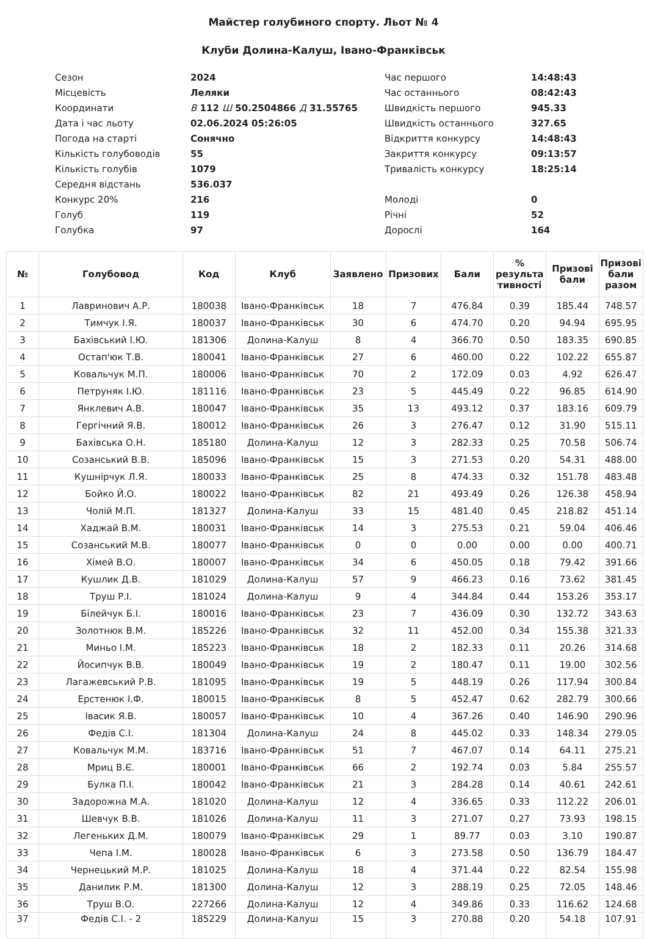Майстер голубиного спорту. Льот № 4
Клуби Долина-Калуш, Івано-Франківськ
| Сезон | 2024 | Час першого | 14:48:43 |
| Місцевість | Леляки | Час останнього | 08:42:43 |
| Координати | В 112 Ш 50.2504866 Д 31.55765 | Швидкість першого | 945.33 |
| Дата і час льоту | 02.06.2024 05:26:05 | Швидкість останнього | 327.65 |
| Погода на старті | Сонячно | Відкриття конкурсу | 14:48:43 |
| Кількість голубоводів | 55 | Закриття конкурсу | 09:13:57 |
| Кількість голубів | 1079 | Тривалість конкурсу | 18:25:14 |
| Середня відстань | 536.037 | | |
| Конкурс 20% | 216 | Молоді | 0 |
| Голуб | 119 | Річні | 52 |
| Голубка | 97 | Дорослі | 164 |
| № | Голубовод | Код | Клуб | Заявлено | Призових | Бали | % результа тивності | Призові бали | Призові бали разом |
| --- | --- | --- | --- | --- | --- | --- | --- | --- | --- |
| 1 | Лавринович А.Р. | 180038 | Івано-Франківськ | 18 | 7 | 476.84 | 0.39 | 185.44 | 748.57 |
| 2 | Тимчук І.Я. | 180037 | Івано-Франківськ | 30 | 6 | 474.70 | 0.20 | 94.94 | 695.95 |
| 3 | Бахівський І.Ю. | 181306 | Долина-Калуш | 8 | 4 | 366.70 | 0.50 | 183.35 | 690.85 |
| 4 | Остап'юк Т.В. | 180041 | Івано-Франківськ | 27 | 6 | 460.00 | 0.22 | 102.22 | 655.87 |
| 5 | Ковальчук М.П. | 180006 | Івано-Франківськ | 70 | 2 | 172.09 | 0.03 | 4.92 | 626.47 |
| 6 | Петруняк І.Ю. | 181116 | Івано-Франківськ | 23 | 5 | 445.49 | 0.22 | 96.85 | 614.90 |
| 7 | Янклевич А.В. | 180047 | Івано-Франківськ | 35 | 13 | 493.12 | 0.37 | 183.16 | 609.79 |
| 8 | Гергічний Я.В. | 180012 | Івано-Франківськ | 26 | 3 | 276.47 | 0.12 | 31.90 | 515.11 |
| 9 | Бахівська О.Н. | 185180 | Долина-Калуш | 12 | 3 | 282.33 | 0.25 | 70.58 | 506.74 |
| 10 | Созанський В.В. | 185096 | Івано-Франківськ | 15 | 3 | 271.53 | 0.20 | 54.31 | 488.00 |
| 11 | Кушнірчук Л.Я. | 180033 | Івано-Франківськ | 25 | 8 | 474.33 | 0.32 | 151.78 | 483.48 |
| 12 | Бойко Й.О. | 180022 | Івано-Франківськ | 82 | 21 | 493.49 | 0.26 | 126.38 | 458.94 |
| 13 | Чолій М.П. | 181327 | Долина-Калуш | 33 | 15 | 481.40 | 0.45 | 218.82 | 451.14 |
| 14 | Хаджай В.М. | 180031 | Івано-Франківськ | 14 | 3 | 275.53 | 0.21 | 59.04 | 406.46 |
| 15 | Созанський М.В. | 180077 | Івано-Франківськ | 0 | 0 | 0.00 | 0.00 | 0.00 | 400.71 |
| 16 | Хімей В.О. | 180007 | Івано-Франківськ | 34 | 6 | 450.05 | 0.18 | 79.42 | 391.66 |
| 17 | Кушлик Д.В. | 181029 | Долина-Калуш | 57 | 9 | 466.23 | 0.16 | 73.62 | 381.45 |
| 18 | Труш Р.І. | 181024 | Долина-Калуш | 9 | 4 | 344.84 | 0.44 | 153.26 | 353.17 |
| 19 | Білейчук Б.І. | 180016 | Івано-Франківськ | 23 | 7 | 436.09 | 0.30 | 132.72 | 343.63 |
| 20 | Золотнюк В.М. | 185226 | Івано-Франківськ | 32 | 11 | 452.00 | 0.34 | 155.38 | 321.33 |
| 21 | Миньо І.М. | 185223 | Івано-Франківськ | 18 | 2 | 182.33 | 0.11 | 20.26 | 314.68 |
| 22 | Йосипчук В.В. | 180049 | Івано-Франківськ | 19 | 2 | 180.47 | 0.11 | 19.00 | 302.56 |
| 23 | Лагажевський Р.В. | 181095 | Івано-Франківськ | 19 | 5 | 448.19 | 0.26 | 117.94 | 300.84 |
| 24 | Ерстенюк І.Ф. | 180015 | Івано-Франківськ | 8 | 5 | 452.47 | 0.62 | 282.79 | 300.66 |
| 25 | Івасик Я.В. | 180057 | Івано-Франківськ | 10 | 4 | 367.26 | 0.40 | 146.90 | 290.96 |
| 26 | Федів С.І. | 181304 | Долина-Калуш | 24 | 8 | 445.02 | 0.33 | 148.34 | 279.05 |
| 27 | Ковальчук М.М. | 183716 | Івано-Франківськ | 51 | 7 | 467.07 | 0.14 | 64.11 | 275.21 |
| 28 | Мриц В.Є. | 180001 | Івано-Франківськ | 66 | 2 | 192.74 | 0.03 | 5.84 | 255.57 |
| 29 | Булка П.І. | 180042 | Івано-Франківськ | 21 | 3 | 284.28 | 0.14 | 40.61 | 242.61 |
| 30 | Задорожна М.А. | 181020 | Долина-Калуш | 12 | 4 | 336.65 | 0.33 | 112.22 | 206.01 |
| 31 | Шевчук В.В. | 181026 | Долина-Калуш | 11 | 3 | 271.07 | 0.27 | 73.93 | 198.15 |
| 32 | Легеньких Д.М. | 180079 | Івано-Франківськ | 29 | 1 | 89.77 | 0.03 | 3.10 | 190.87 |
| 33 | Чепа І.М. | 180028 | Івано-Франківськ | 6 | 3 | 273.58 | 0.50 | 136.79 | 184.47 |
| 34 | Чернецький М.Р. | 181025 | Долина-Калуш | 18 | 4 | 371.44 | 0.22 | 82.54 | 155.98 |
| 35 | Данилик Р.М. | 181300 | Долина-Калуш | 12 | 3 | 288.19 | 0.25 | 72.05 | 148.46 |
| 36 | Труш В.О. | 227266 | Долина-Калуш | 12 | 4 | 349.86 | 0.33 | 116.62 | 124.68 |
| 37 | Федів С.І. - 2 | 185229 | Долина-Калуш | 15 | 3 | 270.88 | 0.20 | 54.18 | 107.91 |